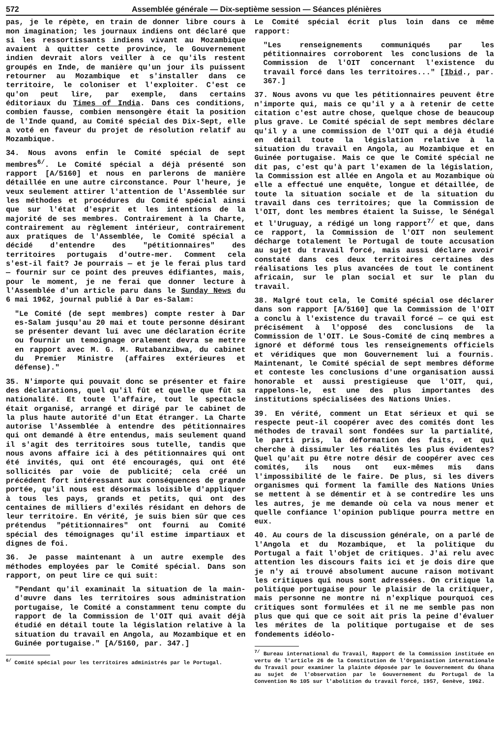572 Assemblée générale — Dix-septième session — Séances plénières
pas, je le répète, en train de donner libre cours à mon imagination; les journaux indiens ont déclaré que si les ressortissants indiens vivant au Mozambique avaient à quitter cette province, le Gouvernement indien devrait alors veiller à ce qu'ils restent groupés en Inde, de manière qu'un jour ils puissent retourner au Mozambique et s'installer dans ce territoire, le coloniser et l'exploiter. C'est ce qu'on peut lire, par exemple, dans certains éditoriaux du Times of India. Dans ces conditions, combien fausse, combien mensongère était la position de l'Inde quand, au Comité spécial des Dix-Sept, elle a voté en faveur du projet de résolution relatif au Mozambique.
34. Nous avons enfin le Comité spécial de sept membres<sup>6/</sup>. Le Comité spécial a déjà présenté son rapport [A/5160] et nous en parlerons de manière détaillée en une autre circonstance. Pour l'heure, je veux seulement attirer l'attention de l'Assemblée sur les méthodes et procédures du Comité spécial ainsi que sur l'état d'esprit et les intentions de la majorité de ses membres. Contrairement à la Charte, contrairement au règlement intérieur, contrairement aux pratiques de l'Assemblée, le Comité spécial a décidé d'entendre des "pétitionnaires" des territoires portugais d'outre-mer. Comment cela s'est-il fait? Je pourrais — et je le ferai plus tard — fournir sur ce point des preuves édifiantes, mais, pour le moment, je ne ferai que donner lecture à l'Assemblée d'un article paru dans le Sunday News du 6 mai 1962, journal publié à Dar es-Salam:
"Le Comité (de sept membres) compte rester à Dar es-Salam jusqu'au 20 mai et toute personne désirant se présenter devant lui avec une déclaration écrite ou fournir un temoignage oralement devra se mettre en rapport avec M. G. M. Rutabanzibwa, du cabinet du Premier Ministre (affaires extérieures et défense)."
35. N'importe qui pouvait donc se présenter et faire des déclarations, quel qu'il fût et quelle que fût sa nationalité. Et toute l'affaire, tout le spectacle était organisé, arrangé et dirigé par le cabinet de la plus haute autorité d'un Etat étranger. La Charte autorise l'Assemblée à entendre des pétitionnaires qui ont demandé à être entendus, mais seulement quand il s'agit des territoires sous tutelle, tandis que nous avons affaire ici à des pétitionnaires qui ont été invités, qui ont été encouragés, qui ont été sollicités par voie de publicité; cela créé un précédent fort intéressant aux conséquences de grande portée, qu'il nous est désormais loisible d'appliquer à tous les pays, grands et petits, qui ont des centaines de milliers d'exilés résidant en dehors de leur territoire. En vérité, je suis bien sûr que ces prétendus "pétitionnaires" ont fourni au Comité spécial des témoignages qu'il estime impartiaux et dignes de foi.
36. Je passe maintenant à un autre exemple des méthodes employées par le Comité spécial. Dans son rapport, on peut lire ce qui suit:
"Pendant qu'il examinait la situation de la main-d'œuvre dans les territoires sous administration portugaise, le Comité a constamment tenu compte du rapport de la Commission de l'OIT qui avait déjà étudié en détail toute la législation relative à la situation du travail en Angola, au Mozambique et en Guinée portugaise." [A/5160, par. 347.]
<sup>6/</sup> Comité spécial pour les territoires administrés par le Portugal.
Le Comité spécial écrit plus loin dans ce même rapport:
"Les renseignements communiqués par les pétitionnaires corroborent les conclusions de la Commission de l'OIT concernant l'existence du travail forcé dans les territoires..." [Ibid., par. 367.]
37. Nous avons vu que les pétitionnaires peuvent être n'importe qui, mais ce qu'il y a à retenir de cette citation c'est autre chose, quelque chose de beaucoup plus grave. Le Comité spécial de sept membres déclare qu'il y a une commission de l'OIT qui a déjà étudié en détail toute la législation relative à la situation du travail en Angola, au Mozambique et en Guinée portugaise. Mais ce que le Comité spécial ne dit pas, c'est qu'à part l'examen de la législation, la Commission est allée en Angola et au Mozambique où elle a effectué une enquête, longue et détaillée, de toute la situation sociale et de la situation du travail dans ces territoires; que la Commission de l'OIT, dont les membres étaient la Suisse, le Sénégal et l'Uruguay, a rédigé un long rapport<sup>7/</sup> et que, dans ce rapport, la Commission de l'OIT non seulement décharge totalement le Portugal de toute accusation au sujet du travail forcé, mais aussi déclare avoir constaté dans ces deux territoires certaines des réalisations les plus avancées de tout le continent africain, sur le plan social et sur le plan du travail.
38. Malgré tout cela, le Comité spécial ose déclarer dans son rapport [A/5160] que la Commission de l'OIT a conclu à l'existence du travail forcé — ce qui est précisément à l'opposé des conclusions de la Commission de l'OIT. Le Sous-Comité de cinq membres a ignoré et déformé tous les renseignements officiels et véridiques que mon Gouvernement lui a fournis. Maintenant, le Comité spécial de sept membres déforme et conteste les conclusions d'une organisation aussi honorable et aussi prestigieuse que l'OIT, qui, rappelons-le, est une des plus importantes des institutions spécialisées des Nations Unies.
39. En vérité, comment un Etat sérieux et qui se respecte peut-il coopérer avec des comités dont les méthodes de travail sont fondées sur la partialité, le parti pris, la déformation des faits, et qui cherche à dissimuler les réalités les plus évidentes? Quel qu'ait pu être notre désir de coopérer avec ces comités, ils nous ont eux-mêmes mis dans l'impossibilité de le faire. De plus, si les divers organismes qui forment la famille des Nations Unies se mettent à se démentir et à se contredire les uns les autres, je me demande où cela va nous mener et quelle confiance l'opinion publique pourra mettre en eux.
40. Au cours de la discussion générale, on a parlé de l'Angola et du Mozambique, et la politique du Portugal a fait l'objet de critiques. J'ai relu avec attention les discours faits ici et je dois dire que je n'y ai trouvé absolument aucune raison motivant les critiques qui nous sont adressées. On critique la politique portugaise pour le plaisir de la critiquer, mais personne ne montre ni n'explique pourquoi ces critiques sont formulées et il ne me semble pas non plus que qui que ce soit ait pris la peine d'évaluer les mérites de la politique portugaise et de ses fondements idéolo-
<sup>7/</sup> Bureau international du Travail, Rapport de la Commission instituée en vertu de l'article 26 de la Constitution de l'Organisation internationale du Travail pour examiner la plainte déposée par le Gouvernement du Ghana au sujet de l'observation par le Gouvernement du Portugal de la Convention No 105 sur l'abolition du travail forcé, 1957, Genève, 1962.